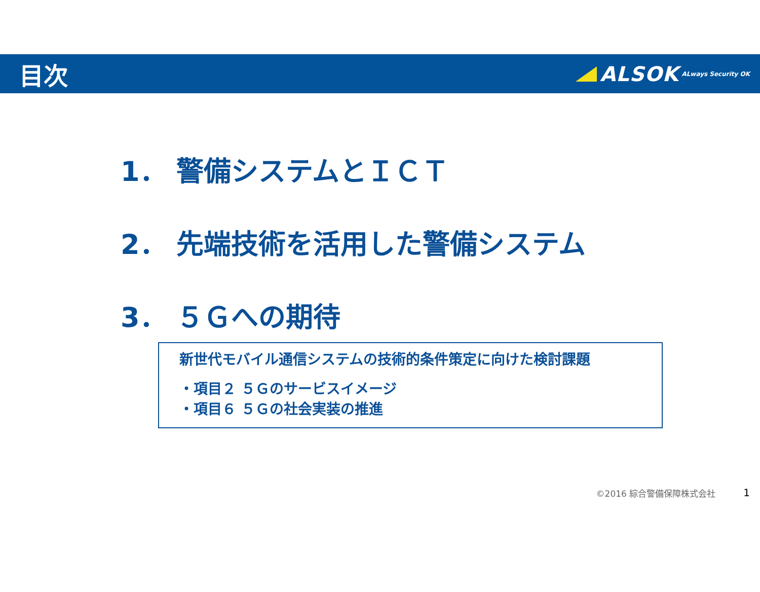目次
ALSOK ALways Security OK
1． 警備システムとＩＣＴ
2． 先端技術を活用した警備システム
3． ５Ｇへの期待
新世代モバイル通信システムの技術的条件策定に向けた検討課題
・項目２ ５Ｇのサービスイメージ
・項目６ ５Ｇの社会実装の推進
©2016 綜合警備保障株式会社 1